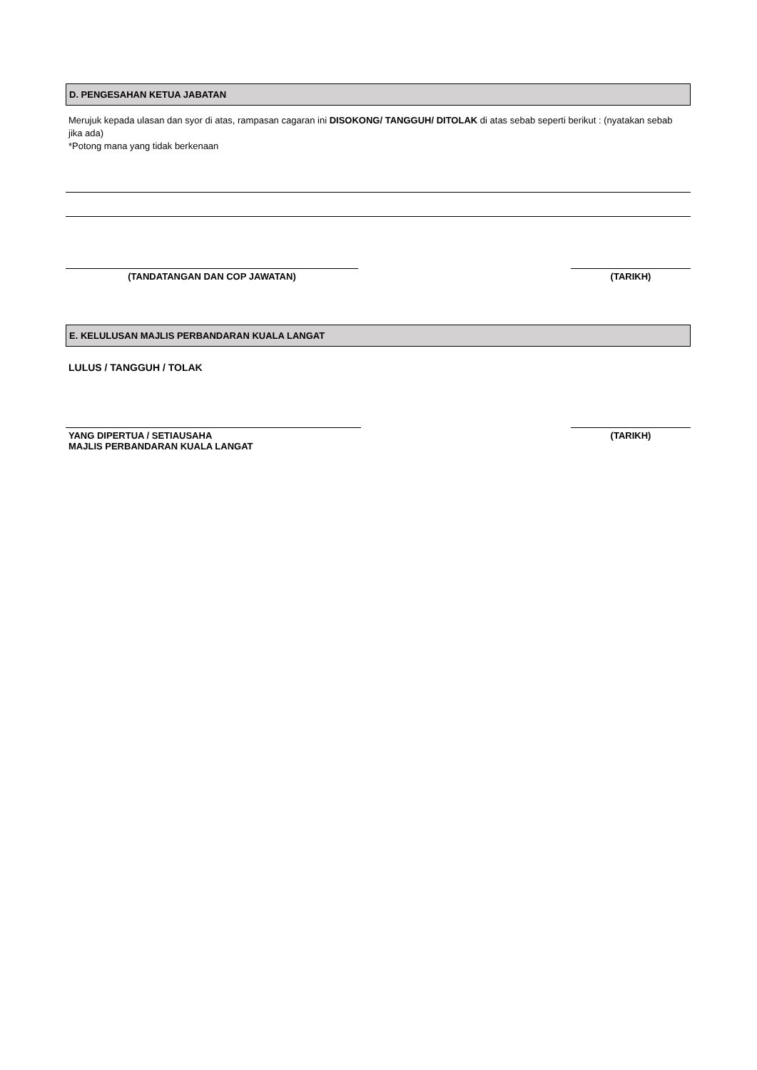D. PENGESAHAN KETUA JABATAN
Merujuk kepada ulasan dan syor di atas, rampasan cagaran ini DISOKONG/ TANGGUH/ DITOLAK di atas sebab seperti berikut : (nyatakan sebab jika ada)
*Potong mana yang tidak berkenaan
(TANDATANGAN DAN COP JAWATAN) (TARIKH)
E. KELULUSAN MAJLIS PERBANDARAN KUALA LANGAT
LULUS / TANGGUH / TOLAK
YANG DIPERTUA / SETIAUSAHA
MAJLIS PERBANDARAN KUALA LANGAT
(TARIKH)